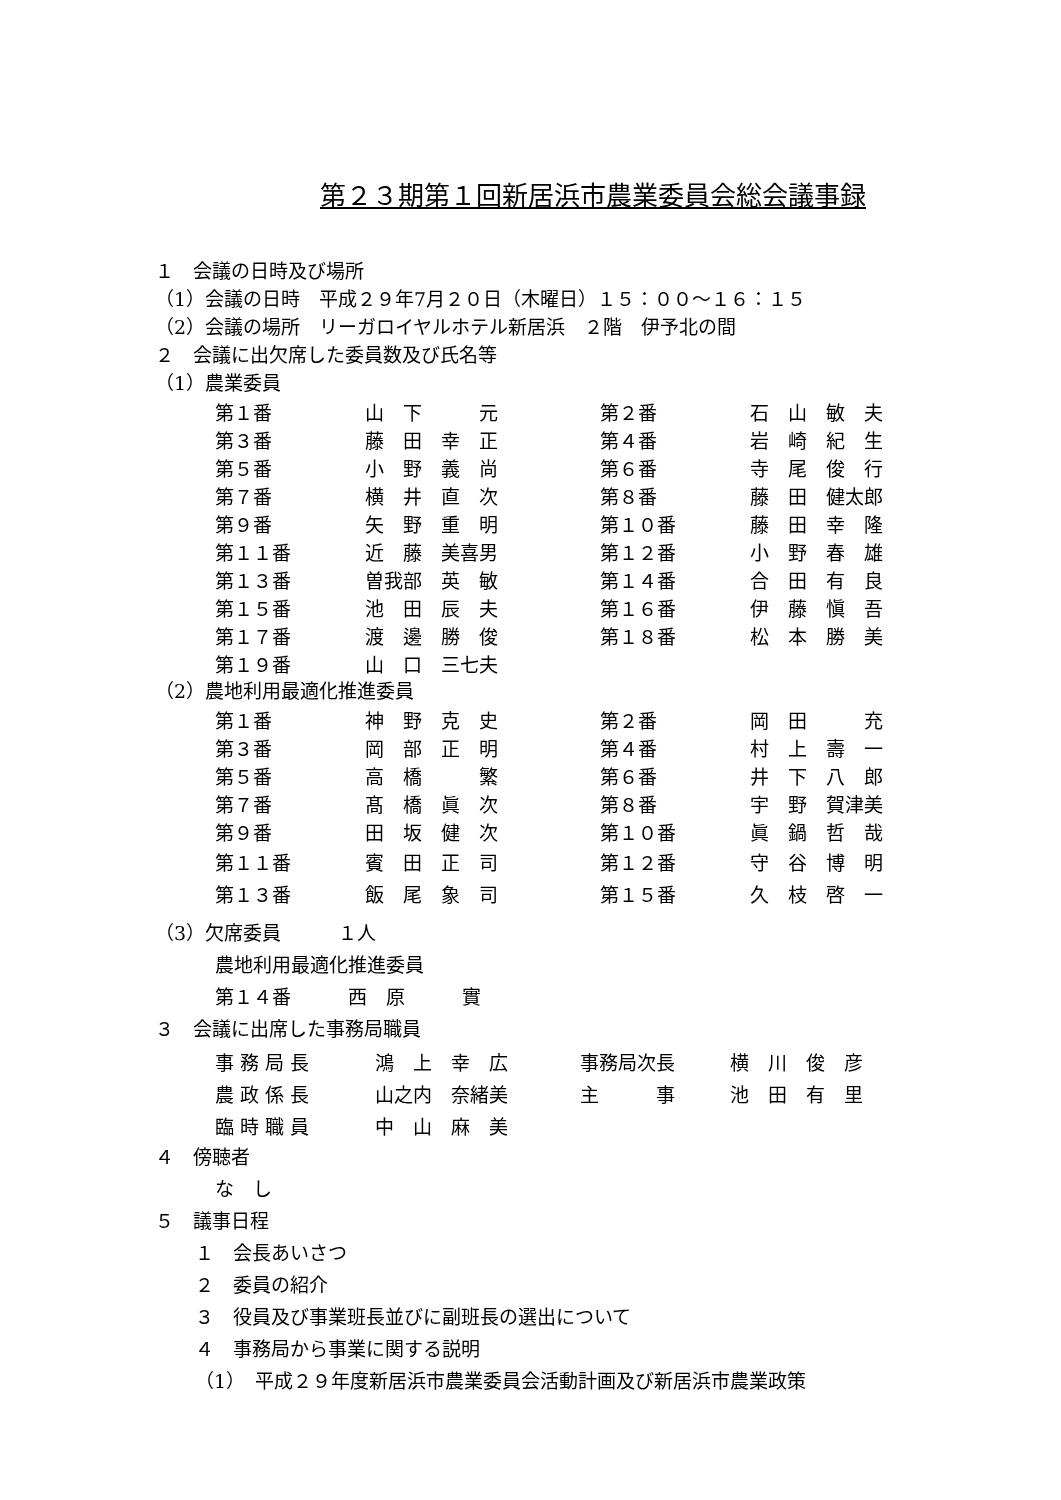第２３期第１回新居浜市農業委員会総会議事録
１　会議の日時及び場所
（1）会議の日時　平成２９年7月２０日（木曜日）１５：００～１６：１５
（2）会議の場所　リーガロイヤルホテル新居浜　２階　伊予北の間
２　会議に出欠席した委員数及び氏名等
（1）農業委員
| 第１番 | 山 下 元 | 第２番 | 石 山 敏 夫 |
| 第３番 | 藤 田 幸 正 | 第４番 | 岩 崎 紀 生 |
| 第５番 | 小 野 義 尚 | 第６番 | 寺 尾 俊 行 |
| 第７番 | 横 井 直 次 | 第８番 | 藤 田 健太郎 |
| 第９番 | 矢 野 重 明 | 第１０番 | 藤 田 幸 隆 |
| 第１１番 | 近 藤 美喜男 | 第１２番 | 小 野 春 雄 |
| 第１３番 | 曽我部 英 敏 | 第１４番 | 合 田 有 良 |
| 第１５番 | 池 田 辰 夫 | 第１６番 | 伊 藤 愼 吾 |
| 第１７番 | 渡 邊 勝 俊 | 第１８番 | 松 本 勝 美 |
| 第１９番 | 山 口 三七夫 | | |
（2）農地利用最適化推進委員
| 第１番 | 神 野 克 史 | 第２番 | 岡 田 充 |
| 第３番 | 岡 部 正 明 | 第４番 | 村 上 壽 一 |
| 第５番 | 高 橋 繁 | 第６番 | 井 下 八 郎 |
| 第７番 | 髙 橋 眞 次 | 第８番 | 宇 野 賀津美 |
| 第９番 | 田 坂 健 次 | 第１０番 | 眞 鍋 哲 哉 |
| 第１１番 | 賓 田 正 司 | 第１２番 | 守 谷 博 明 |
| 第１３番 | 飯 尾 象 司 | 第１５番 | 久 枝 啓 一 |
（3）欠席委員　　　１人
農地利用最適化推進委員
第１４番　　　西　原　　　實
３　会議に出席した事務局職員
| 事 務 局 長 | 鴻 上 幸 広 | 事務局次長 | 横 川 俊 彦 |
| 農 政 係 長 | 山之内 奈緒美 | 主 事 | 池 田 有 里 |
| 臨 時 職 員 | 中 山 麻 美 | | |
４　傍聴者
な　し
５　議事日程
１　会長あいさつ
２　委員の紹介
３　役員及び事業班長並びに副班長の選出について
４　事務局から事業に関する説明
（1）　平成２９年度新居浜市農業委員会活動計画及び新居浜市農業政策